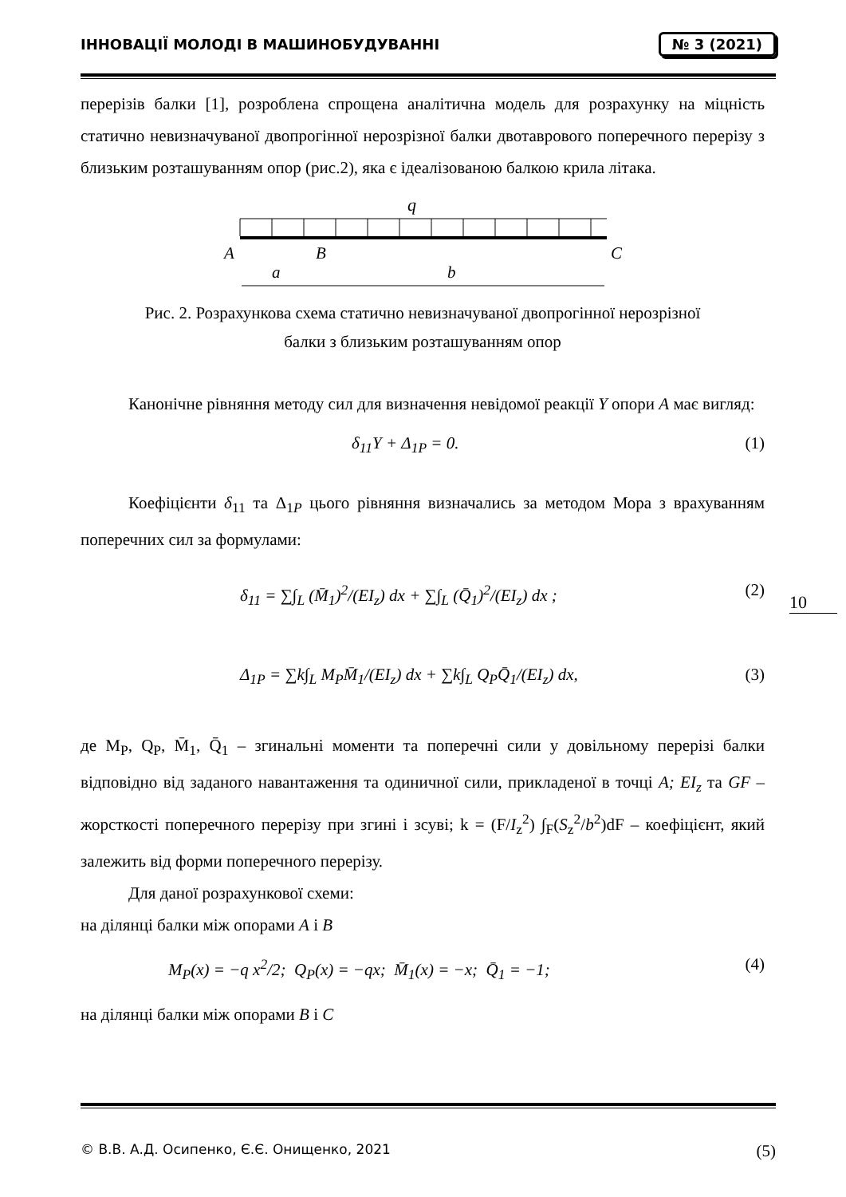ІННОВАЦІЇ МОЛОДІ В МАШИНОБУДУВАННІ № 3 (2021)
перерізів балки [1], розроблена спрощена аналітична модель для розрахунку на міцність статично невизначуваної двопрогінної нерозрізної балки двотаврового поперечного перерізу з близьким розташуванням опор (рис.2), яка є ідеалізованою балкою крила літака.
q
A
B
C
a
b
Рис. 2. Розрахункова схема статично невизначуваної двопрогінної нерозрізної
балки з близьким розташуванням опор
Канонічне рівняння методу сил для визначення невідомої реакції Y опори A має вигляд:
δ<sub>11</sub>Y + Δ<sub>1P</sub> = 0. (1)
Коефіцієнти δ<sub>11</sub> та Δ<sub>1P</sub> цього рівняння визначались за методом Мора з врахуванням поперечних сил за формулами:
δ<sub>11</sub> = ∑∫<sub>L</sub> (M̄<sub>1</sub>)<sup>2</sup>/(EI<sub>z</sub>) dx + ∑∫<sub>L</sub> (Q̄<sub>1</sub>)<sup>2</sup>/(EI<sub>z</sub>) dx ; (2)
Δ<sub>1P</sub> = ∑k∫<sub>L</sub> M<sub>P</sub>M̄<sub>1</sub>/(EI<sub>z</sub>) dx + ∑k∫<sub>L</sub> Q<sub>P</sub>Q̄<sub>1</sub>/(EI<sub>z</sub>) dx, (3)
де M<sub>P</sub>, Q<sub>P</sub>, M̄<sub>1</sub>, Q̄<sub>1</sub> – згинальні моменти та поперечні сили у довільному перерізі балки відповідно від заданого навантаження та одиничної сили, прикладеної в точці A; EI<sub>z</sub> та GF – жорсткості поперечного перерізу при згині і зсуві; k = (F/I<sub>z</sub><sup>2</sup>) ∫<sub>F</sub>(S<sub>z</sub><sup>2</sup>/b<sup>2</sup>)dF – коефіцієнт, який залежить від форми поперечного перерізу.
Для даної розрахункової схеми:
на ділянці балки між опорами A і B
M<sub>P</sub>(x) = −q x<sup>2</sup>/2; Q<sub>P</sub>(x) = −qx; M̄<sub>1</sub>(x) = −x; Q̄<sub>1</sub> = −1; (4)
на ділянці балки між опорами B і C
10
© В.В. А.Д. Осипенко, Є.Є. Онищенко, 2021 (5)